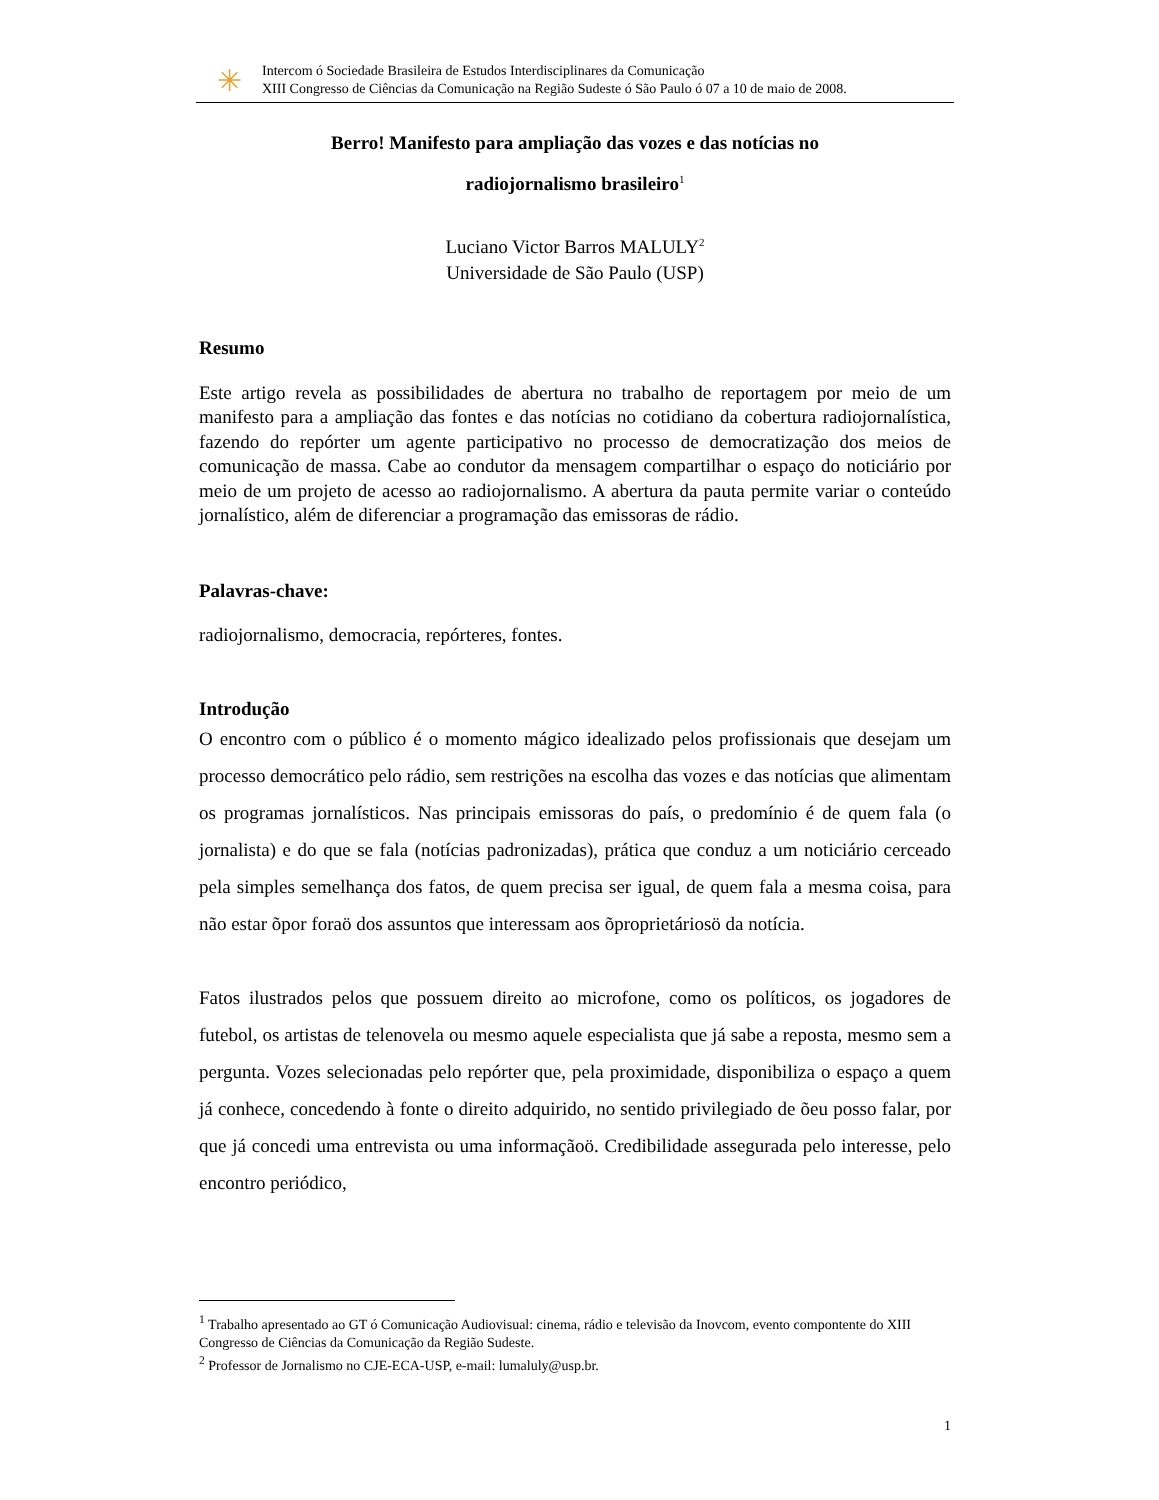✳
Intercom ó Sociedade Brasileira de Estudos Interdisciplinares da Comunicação
XIII Congresso de Ciências da Comunicação na Região Sudeste ó São Paulo ó 07 a 10 de maio de 2008.
Berro! Manifesto para ampliação das vozes e das notícias no
radiojornalismo brasileiro<sup>1</sup>
Luciano Victor Barros MALULY<sup>2</sup>
Universidade de São Paulo (USP)
Resumo
Este artigo revela as possibilidades de abertura no trabalho de reportagem por meio de um manifesto para a ampliação das fontes e das notícias no cotidiano da cobertura radiojornalística, fazendo do repórter um agente participativo no processo de democratização dos meios de comunicação de massa. Cabe ao condutor da mensagem compartilhar o espaço do noticiário por meio de um projeto de acesso ao radiojornalismo. A abertura da pauta permite variar o conteúdo jornalístico, além de diferenciar a programação das emissoras de rádio.
Palavras-chave:
radiojornalismo, democracia, repórteres, fontes.
Introdução
O encontro com o público é o momento mágico idealizado pelos profissionais que desejam um processo democrático pelo rádio, sem restrições na escolha das vozes e das notícias que alimentam os programas jornalísticos. Nas principais emissoras do país, o predomínio é de quem fala (o jornalista) e do que se fala (notícias padronizadas), prática que conduz a um noticiário cerceado pela simples semelhança dos fatos, de quem precisa ser igual, de quem fala a mesma coisa, para não estar õpor foraö dos assuntos que interessam aos õproprietáriosö da notícia.
Fatos ilustrados pelos que possuem direito ao microfone, como os políticos, os jogadores de futebol, os artistas de telenovela ou mesmo aquele especialista que já sabe a reposta, mesmo sem a pergunta. Vozes selecionadas pelo repórter que, pela proximidade, disponibiliza o espaço a quem já conhece, concedendo à fonte o direito adquirido, no sentido privilegiado de õeu posso falar, por que já concedi uma entrevista ou uma informaçãoö. Credibilidade assegurada pelo interesse, pelo encontro periódico,
<sup>1</sup> Trabalho apresentado ao GT ó Comunicação Audiovisual: cinema, rádio e televisão da Inovcom, evento compontente do XIII Congresso de Ciências da Comunicação da Região Sudeste.
<sup>2</sup> Professor de Jornalismo no CJE-ECA-USP, e-mail: lumaluly@usp.br.
1